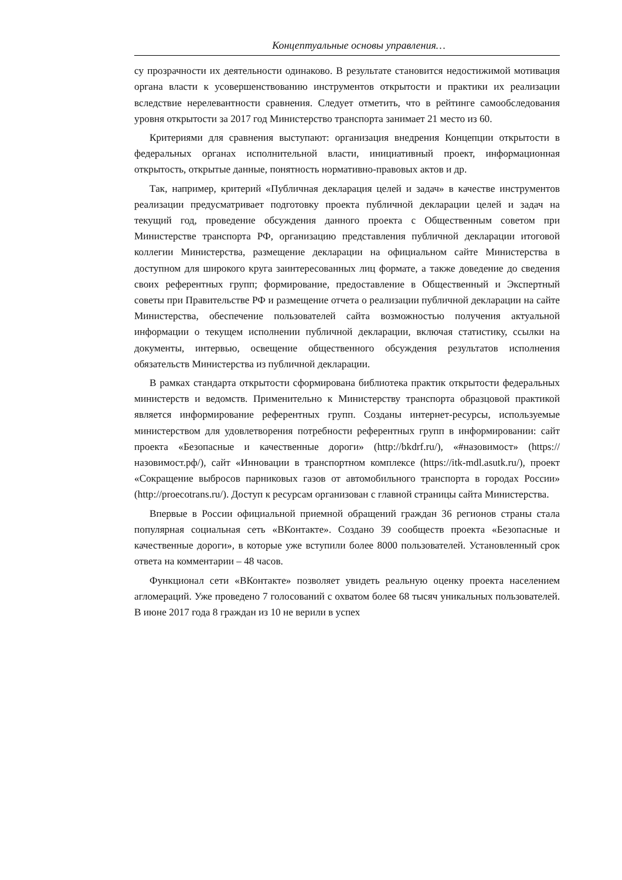Концептуальные основы управления…
су прозрачности их деятельности одинаково. В результате становится недостижимой мотивация органа власти к усовершенствованию инструментов открытости и практики их реализации вследствие нерелевантности сравнения. Следует отметить, что в рейтинге самообследования уровня открытости за 2017 год Министерство транспорта занимает 21 место из 60.
Критериями для сравнения выступают: организация внедрения Концепции открытости в федеральных органах исполнительной власти, инициативный проект, информационная открытость, открытые данные, понятность нормативно-правовых актов и др.
Так, например, критерий «Публичная декларация целей и задач» в качестве инструментов реализации предусматривает подготовку проекта публичной декларации целей и задач на текущий год, проведение обсуждения данного проекта с Общественным советом при Министерстве транспорта РФ, организацию представления публичной декларации итоговой коллегии Министерства, размещение декларации на официальном сайте Министерства в доступном для широкого круга заинтересованных лиц формате, а также доведение до сведения своих референтных групп; формирование, предоставление в Общественный и Экспертный советы при Правительстве РФ и размещение отчета о реализации публичной декларации на сайте Министерства, обеспечение пользователей сайта возможностью получения актуальной информации о текущем исполнении публичной декларации, включая статистику, ссылки на документы, интервью, освещение общественного обсуждения результатов исполнения обязательств Министерства из публичной декларации.
В рамках стандарта открытости сформирована библиотека практик открытости федеральных министерств и ведомств. Применительно к Министерству транспорта образцовой практикой является информирование референтных групп. Созданы интернет-ресурсы, используемые министерством для удовлетворения потребности референтных групп в информировании: сайт проекта «Безопасные и качественные дороги» (http://bkdrf.ru/), «#назовимост» (https://назовимост.рф/), сайт «Инновации в транспортном комплексе (https://itk-mdl.asutk.ru/), проект «Сокращение выбросов парниковых газов от автомобильного транспорта в городах России» (http://proecotrans.ru/). Доступ к ресурсам организован с главной страницы сайта Министерства.
Впервые в России официальной приемной обращений граждан 36 регионов страны стала популярная социальная сеть «ВКонтакте». Создано 39 сообществ проекта «Безопасные и качественные дороги», в которые уже вступили более 8000 пользователей. Установленный срок ответа на комментарии – 48 часов.
Функционал сети «ВКонтакте» позволяет увидеть реальную оценку проекта населением агломераций. Уже проведено 7 голосований с охватом более 68 тысяч уникальных пользователей. В июне 2017 года 8 граждан из 10 не верили в успех